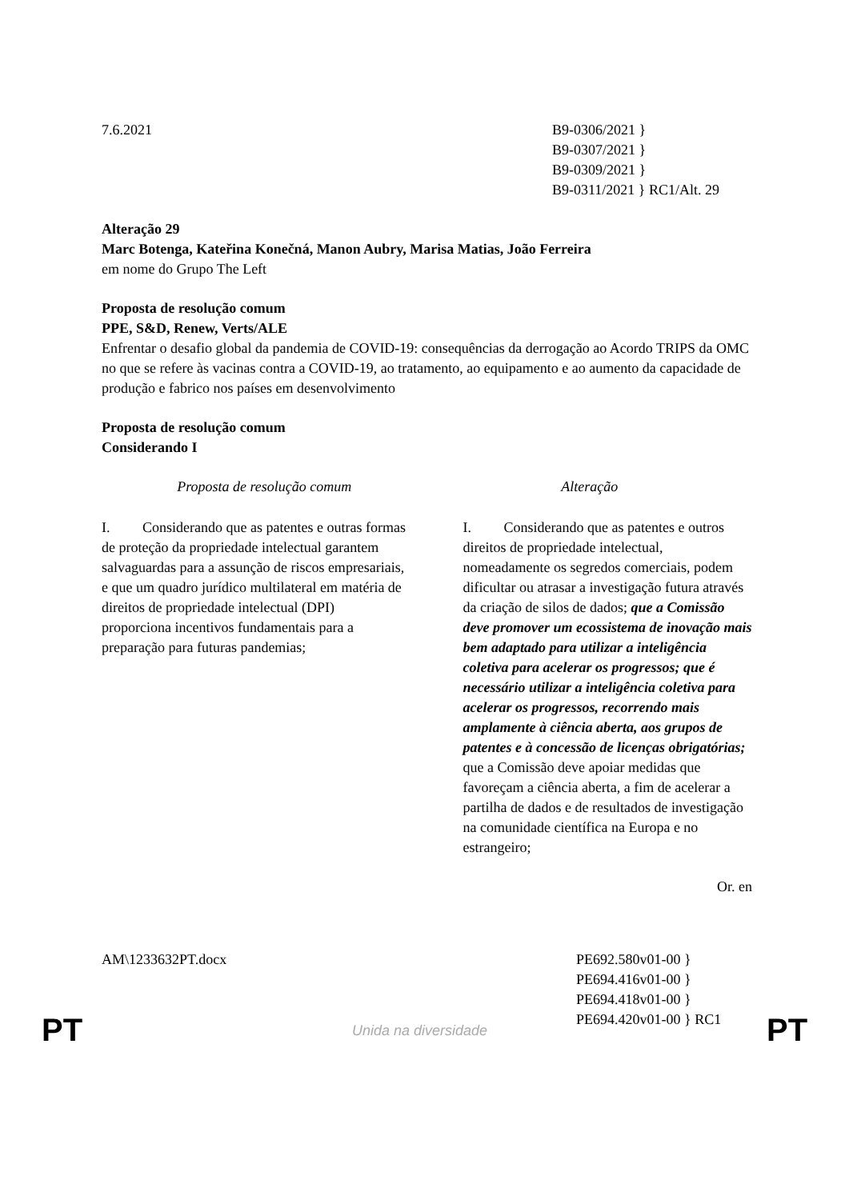7.6.2021 B9-0306/2021 }
B9-0307/2021 }
B9-0309/2021 }
B9-0311/2021 } RC1/Alt. 29
Alteração 29
Marc Botenga, Kateřina Konečná, Manon Aubry, Marisa Matias, João Ferreira
em nome do Grupo The Left
Proposta de resolução comum
PPE, S&D, Renew, Verts/ALE
Enfrentar o desafio global da pandemia de COVID-19: consequências da derrogação ao Acordo TRIPS da OMC no que se refere às vacinas contra a COVID-19, ao tratamento, ao equipamento e ao aumento da capacidade de produção e fabrico nos países em desenvolvimento
Proposta de resolução comum
Considerando I
| Proposta de resolução comum | Alteração |
| --- | --- |
| I. Considerando que as patentes e outras formas de proteção da propriedade intelectual garantem salvaguardas para a assunção de riscos empresariais, e que um quadro jurídico multilateral em matéria de direitos de propriedade intelectual (DPI) proporciona incentivos fundamentais para a preparação para futuras pandemias; | I. Considerando que as patentes e outros direitos de propriedade intelectual, nomeadamente os segredos comerciais, podem dificultar ou atrasar a investigação futura através da criação de silos de dados; que a Comissão deve promover um ecossistema de inovação mais bem adaptado para utilizar a inteligência coletiva para acelerar os progressos; que é necessário utilizar a inteligência coletiva para acelerar os progressos, recorrendo mais amplamente à ciência aberta, aos grupos de patentes e à concessão de licenças obrigatórias; que a Comissão deve apoiar medidas que favoreçam a ciência aberta, a fim de acelerar a partilha de dados e de resultados de investigação na comunidade científica na Europa e no estrangeiro; |
Or. en
AM\1233632PT.docx PE692.580v01-00 }
PE694.416v01-00 }
PE694.418v01-00 }
PE694.420v01-00 } RC1
PT Unida na diversidade PT